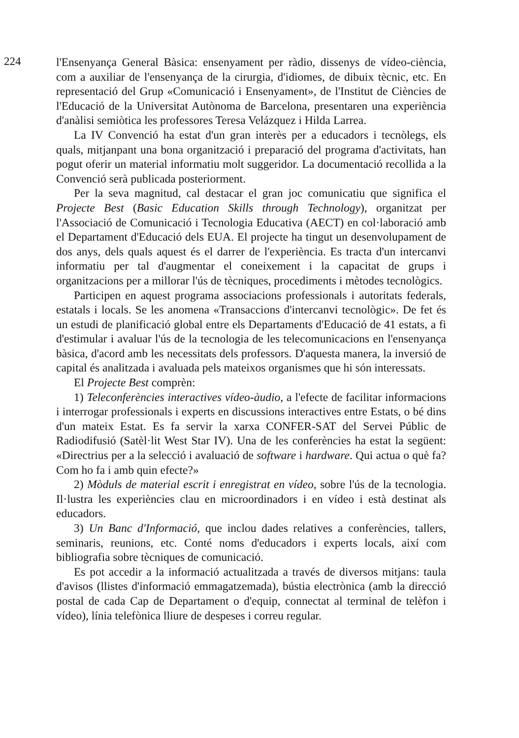224
l'Ensenyança General Bàsica: ensenyament per ràdio, dissenys de vídeo-ciència, com a auxiliar de l'ensenyança de la cirurgia, d'idiomes, de dibuix tècnic, etc. En representació del Grup «Comunicació i Ensenyament», de l'Institut de Ciències de l'Educació de la Universitat Autònoma de Barcelona, presentaren una experiència d'anàlisi semiòtica les professores Teresa Velázquez i Hilda Larrea.
La IV Convenció ha estat d'un gran interès per a educadors i tecnòlegs, els quals, mitjanpant una bona organització i preparació del programa d'activitats, han pogut oferir un material informatiu molt suggeridor. La documentació recollida a la Convenció serà publicada posteriorment.
Per la seva magnitud, cal destacar el gran joc comunicatiu que significa el Projecte Best (Basic Education Skills through Technology), organitzat per l'Associació de Comunicació i Tecnologia Educativa (AECT) en col·laboració amb el Departament d'Educació dels EUA. El projecte ha tingut un desenvolupament de dos anys, dels quals aquest és el darrer de l'experiència. Es tracta d'un intercanvi informatiu per tal d'augmentar el coneixement i la capacitat de grups i organitzacions per a millorar l'ús de tècniques, procediments i mètodes tecnològics.
Participen en aquest programa associacions professionals i autoritats federals, estatals i locals. Se les anomena «Transaccions d'intercanvi tecnològic». De fet és un estudi de planificació global entre els Departaments d'Educació de 41 estats, a fi d'estimular i avaluar l'ús de la tecnologia de les telecomunicacions en l'ensenyança bàsica, d'acord amb les necessitats dels professors. D'aquesta manera, la inversió de capital és analitzada i avaluada pels mateixos organismes que hi són interessats.
El Projecte Best comprèn:
1) Teleconferències interactives vídeo-àudio, a l'efecte de facilitar informacions i interrogar professionals i experts en discussions interactives entre Estats, o bé dins d'un mateix Estat. Es fa servir la xarxa CONFER-SAT del Servei Públic de Radiodifusió (Satèl·lit West Star IV). Una de les conferències ha estat la següent: «Directrius per a la selecció i avaluació de software i hardware. Qui actua o què fa? Com ho fa i amb quin efecte?»
2) Mòduls de material escrit i enregistrat en vídeo, sobre l'ús de la tecnologia. Il·lustra les experiències clau en microordinadors i en vídeo i està destinat als educadors.
3) Un Banc d'Informació, que inclou dades relatives a conferències, tallers, seminaris, reunions, etc. Conté noms d'educadors i experts locals, així com bibliografia sobre tècniques de comunicació.
Es pot accedir a la informació actualitzada a través de diversos mitjans: taula d'avisos (llistes d'informació emmagatzemada), bústia electrònica (amb la direcció postal de cada Cap de Departament o d'equip, connectat al terminal de telèfon i vídeo), línia telefònica lliure de despeses i correu regular.